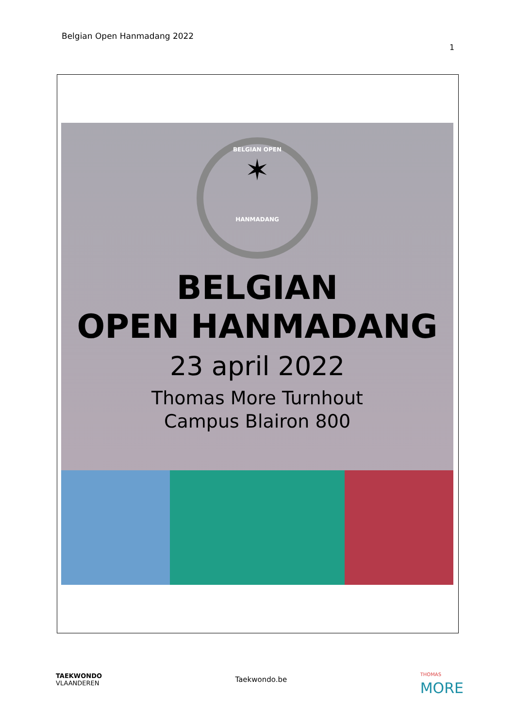Belgian Open Hanmadang 2022
1
BELGIAN OPEN
✶
HANMADANG
BELGIAN
OPEN HANMADANG
23 april 2022
Thomas More Turnhout
Campus Blairon 800
TAEKWONDO
VLAANDEREN
Taekwondo.be
THOMAS
MORE